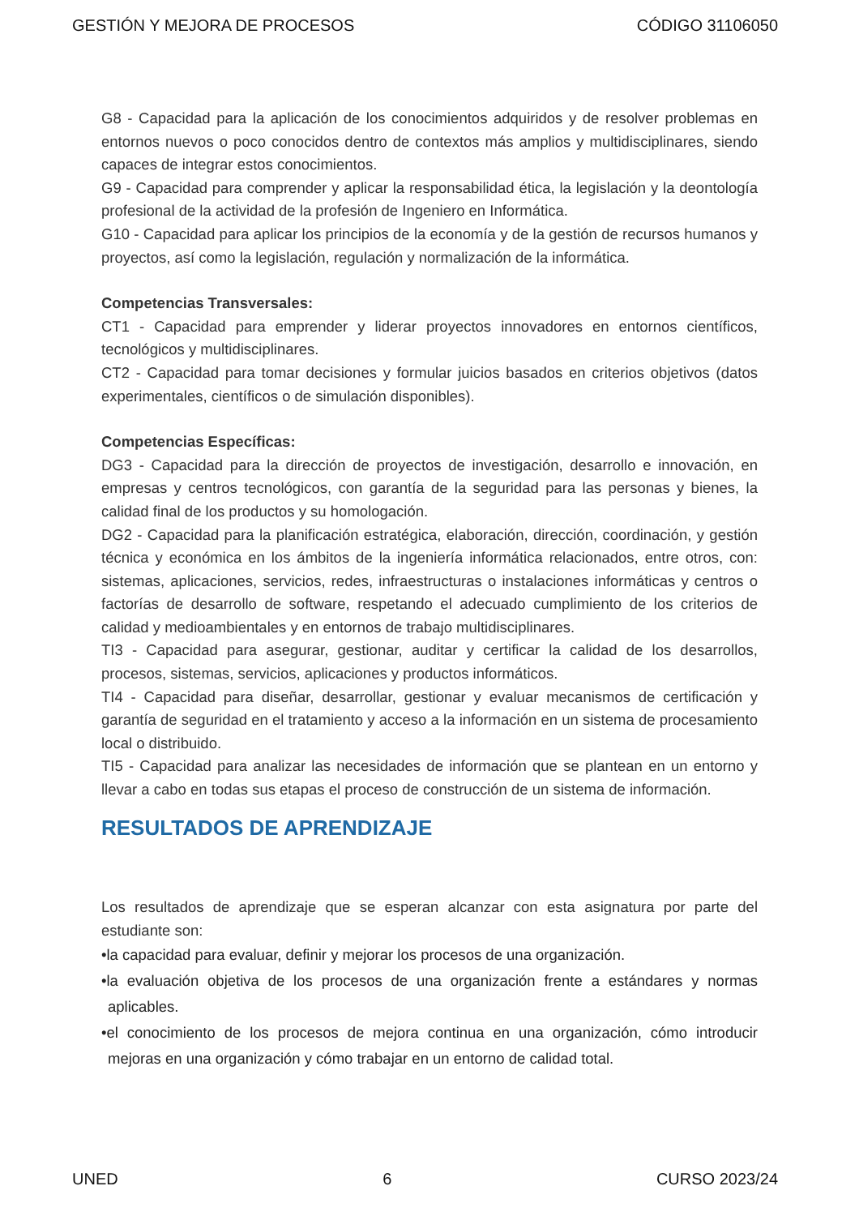GESTIÓN Y MEJORA DE PROCESOS CÓDIGO 31106050
G8 - Capacidad para la aplicación de los conocimientos adquiridos y de resolver problemas en entornos nuevos o poco conocidos dentro de contextos más amplios y multidisciplinares, siendo capaces de integrar estos conocimientos.
G9 - Capacidad para comprender y aplicar la responsabilidad ética, la legislación y la deontología profesional de la actividad de la profesión de Ingeniero en Informática.
G10 - Capacidad para aplicar los principios de la economía y de la gestión de recursos humanos y proyectos, así como la legislación, regulación y normalización de la informática.
Competencias Transversales:
CT1 - Capacidad para emprender y liderar proyectos innovadores en entornos científicos, tecnológicos y multidisciplinares.
CT2 - Capacidad para tomar decisiones y formular juicios basados en criterios objetivos (datos experimentales, científicos o de simulación disponibles).
Competencias Específicas:
DG3 - Capacidad para la dirección de proyectos de investigación, desarrollo e innovación, en empresas y centros tecnológicos, con garantía de la seguridad para las personas y bienes, la calidad final de los productos y su homologación.
DG2 - Capacidad para la planificación estratégica, elaboración, dirección, coordinación, y gestión técnica y económica en los ámbitos de la ingeniería informática relacionados, entre otros, con: sistemas, aplicaciones, servicios, redes, infraestructuras o instalaciones informáticas y centros o factorías de desarrollo de software, respetando el adecuado cumplimiento de los criterios de calidad y medioambientales y en entornos de trabajo multidisciplinares.
TI3 - Capacidad para asegurar, gestionar, auditar y certificar la calidad de los desarrollos, procesos, sistemas, servicios, aplicaciones y productos informáticos.
TI4 - Capacidad para diseñar, desarrollar, gestionar y evaluar mecanismos de certificación y garantía de seguridad en el tratamiento y acceso a la información en un sistema de procesamiento local o distribuido.
TI5 - Capacidad para analizar las necesidades de información que se plantean en un entorno y llevar a cabo en todas sus etapas el proceso de construcción de un sistema de información.
RESULTADOS DE APRENDIZAJE
Los resultados de aprendizaje que se esperan alcanzar con esta asignatura por parte del estudiante son:
•la capacidad para evaluar, definir y mejorar los procesos de una organización.
•la evaluación objetiva de los procesos de una organización frente a estándares y normas aplicables.
•el conocimiento de los procesos de mejora continua en una organización, cómo introducir mejoras en una organización y cómo trabajar en un entorno de calidad total.
UNED 6 CURSO 2023/24